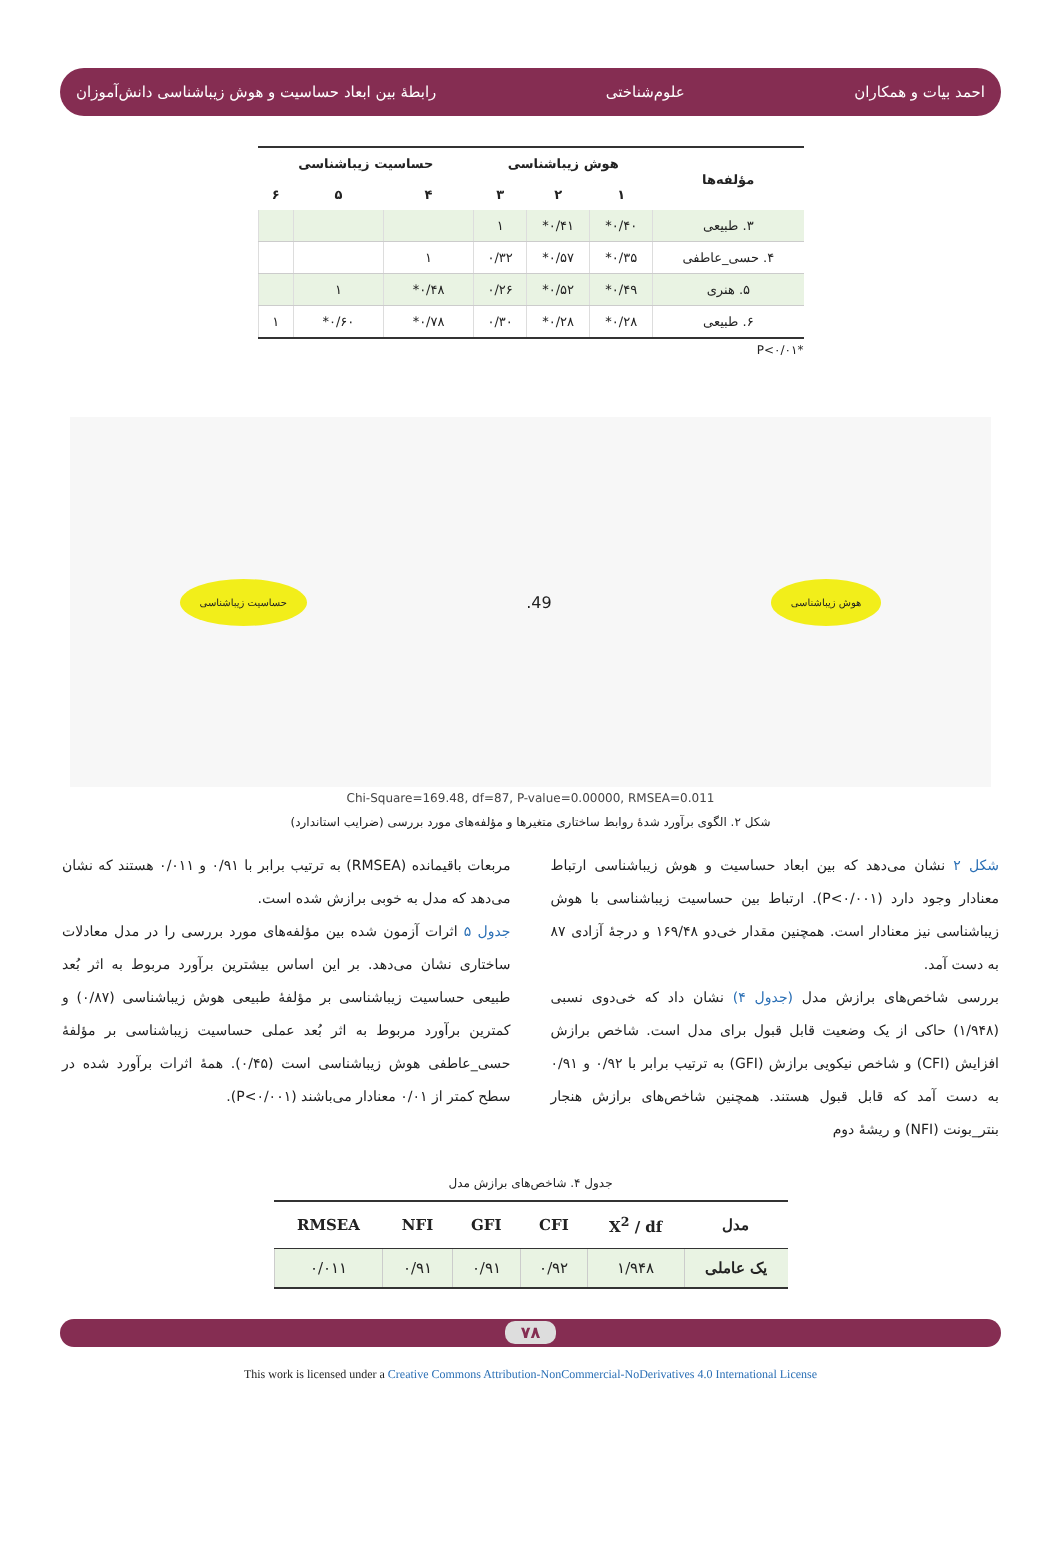احمد بیات و همکاران علوم‌شناختی رابطهٔ بین ابعاد حساسیت و هوش زیباشناسی دانش‌آموزان
| مؤلفه‌ها | هوش زیباشناسی | | | حساسیت زیباشناسی | | |
| --- | --- | --- | --- | --- | --- | --- |
| | ۱ | ۲ | ۳ | ۴ | ۵ | ۶ |
| ۳. طبیعی | ۰/۴۰* | ۰/۴۱* | ۱ | | | |
| ۴. حسی_عاطفی | ۰/۳۵* | ۰/۵۷* | ۰/۳۲ | ۱ | | |
| ۵. هنری | ۰/۴۹* | ۰/۵۲* | ۰/۲۶ | ۰/۴۸* | ۱ | |
| ۶. طبیعی | ۰/۲۸* | ۰/۲۸* | ۰/۳۰ | ۰/۷۸* | ۰/۶۰* | ۱ |
P<۰/۰۱*
حساسیت زیباشناسی.49 هوش زیباشناسی
Chi-Square=169.48, df=87, P-value=0.00000, RMSEA=0.011
شکل ۲. الگوی برآورد شدهٔ روابط ساختاری متغیرها و مؤلفه‌های مورد بررسی (ضرایب استاندارد)
شکل ۲ نشان می‌دهد که بین ابعاد حساسیت و هوش زیباشناسی ارتباط معنادار وجود دارد (P<۰/۰۰۱). ارتباط بین حساسیت زیباشناسی با هوش زیباشناسی نیز معنادار است. همچنین مقدار خی‌دو ۱۶۹/۴۸ و درجهٔ آزادی ۸۷ به دست آمد.
بررسی شاخص‌های برازش مدل (جدول ۴) نشان داد که خی‌دوی نسبی (۱/۹۴۸) حاکی از یک وضعیت قابل قبول برای مدل است. شاخص برازش افزایش (CFI) و شاخص نیکویی برازش (GFI) به ترتیب برابر با ۰/۹۲ و ۰/۹۱ به دست آمد که قابل قبول هستند. همچنین شاخص‌های برازش هنجار بنتر_بونت (NFI) و ریشهٔ دوم
مربعات باقیمانده (RMSEA) به ترتیب برابر با ۰/۹۱ و ۰/۰۱۱ هستند که نشان می‌دهد که مدل به خوبی برازش شده است.
جدول ۵ اثرات آزمون شده بین مؤلفه‌های مورد بررسی را در مدل معادلات ساختاری نشان می‌دهد. بر این اساس بیشترین برآورد مربوط به اثر بُعد طبیعی حساسیت زیباشناسی بر مؤلفهٔ طبیعی هوش زیباشناسی (۰/۸۷) و کمترین برآورد مربوط به اثر بُعد عملی حساسیت زیباشناسی بر مؤلفهٔ حسی_عاطفی هوش زیباشناسی است (۰/۴۵). همهٔ اثرات برآورد شده در سطح کمتر از ۰/۰۱ معنادار می‌باشند (P<۰/۰۰۱).
جدول ۴. شاخص‌های برازش مدل
| مدل | X<sup>2</sup> / df | CFI | GFI | NFI | RMSEA |
| --- | --- | --- | --- | --- | --- |
| یک عاملی | ۱/۹۴۸ | ۰/۹۲ | ۰/۹۱ | ۰/۹۱ | ۰/۰۱۱ |
۷۸
This work is licensed under a Creative Commons Attribution-NonCommercial-NoDerivatives 4.0 International License